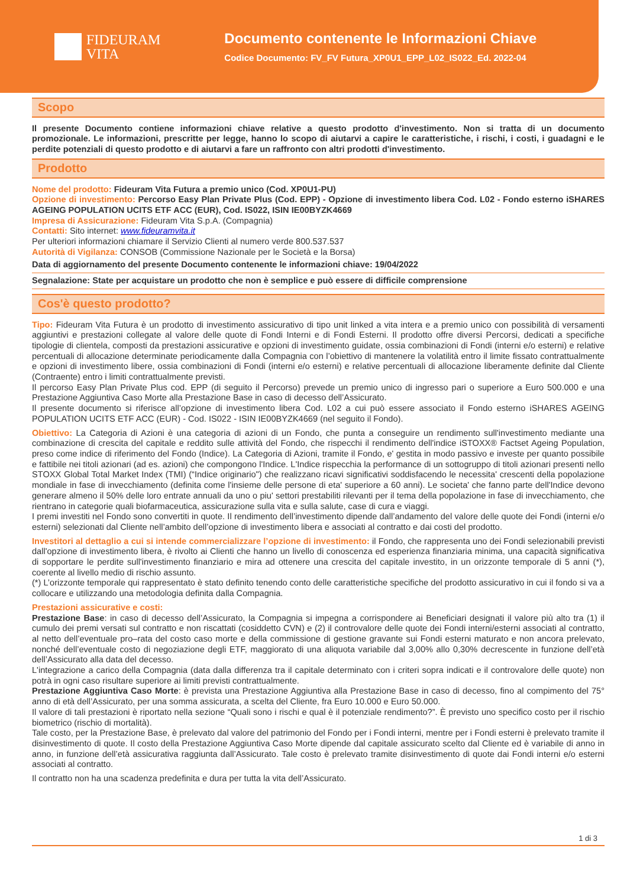FIDEURAM
VITA
Documento contenente le Informazioni Chiave
Codice Documento: FV_FV Futura_XP0U1_EPP_L02_IS022_Ed. 2022-04
Scopo
Il presente Documento contiene informazioni chiave relative a questo prodotto d'investimento. Non si tratta di un documento promozionale. Le informazioni, prescritte per legge, hanno lo scopo di aiutarvi a capire le caratteristiche, i rischi, i costi, i guadagni e le perdite potenziali di questo prodotto e di aiutarvi a fare un raffronto con altri prodotti d'investimento.
Prodotto
Nome del prodotto: Fideuram Vita Futura a premio unico (Cod. XP0U1-PU)
Opzione di investimento: Percorso Easy Plan Private Plus (Cod. EPP) - Opzione di investimento libera Cod. L02 - Fondo esterno iSHARES AGEING POPULATION UCITS ETF ACC (EUR), Cod. IS022, ISIN IE00BYZK4669
Impresa di Assicurazione: Fideuram Vita S.p.A. (Compagnia)
Contatti: Sito internet: www.fideuramvita.it
Per ulteriori informazioni chiamare il Servizio Clienti al numero verde 800.537.537
Autorità di Vigilanza: CONSOB (Commissione Nazionale per le Società e la Borsa)
Data di aggiornamento del presente Documento contenente le informazioni chiave: 19/04/2022
Segnalazione: State per acquistare un prodotto che non è semplice e può essere di difficile comprensione
Cos'è questo prodotto?
Tipo: Fideuram Vita Futura è un prodotto di investimento assicurativo di tipo unit linked a vita intera e a premio unico con possibilità di versamenti aggiuntivi e prestazioni collegate al valore delle quote di Fondi Interni e di Fondi Esterni. Il prodotto offre diversi Percorsi, dedicati a specifiche tipologie di clientela, composti da prestazioni assicurative e opzioni di investimento guidate, ossia combinazioni di Fondi (interni e/o esterni) e relative percentuali di allocazione determinate periodicamente dalla Compagnia con l’obiettivo di mantenere la volatilità entro il limite fissato contrattualmente e opzioni di investimento libere, ossia combinazioni di Fondi (interni e/o esterni) e relative percentuali di allocazione liberamente definite dal Cliente (Contraente) entro i limiti contrattualmente previsti.
Il percorso Easy Plan Private Plus cod. EPP (di seguito il Percorso) prevede un premio unico di ingresso pari o superiore a Euro 500.000 e una Prestazione Aggiuntiva Caso Morte alla Prestazione Base in caso di decesso dell’Assicurato.
Il presente documento si riferisce all’opzione di investimento libera Cod. L02 a cui può essere associato il Fondo esterno iSHARES AGEING POPULATION UCITS ETF ACC (EUR) - Cod. IS022 - ISIN IE00BYZK4669 (nel seguito il Fondo).
Obiettivo: La Categoria di Azioni è una categoria di azioni di un Fondo, che punta a conseguire un rendimento sull'investimento mediante una combinazione di crescita del capitale e reddito sulle attività del Fondo, che rispecchi il rendimento dell'indice iSTOXX® Factset Ageing Population, preso come indice di riferimento del Fondo (Indice). La Categoria di Azioni, tramite il Fondo, e' gestita in modo passivo e investe per quanto possibile e fattibile nei titoli azionari (ad es. azioni) che compongono l'Indice. L'Indice rispecchia la performance di un sottogruppo di titoli azionari presenti nello STOXX Global Total Market Index (TMI) (“Indice originario") che realizzano ricavi significativi soddisfacendo le necessita' crescenti della popolazione mondiale in fase di invecchiamento (definita come l'insieme delle persone di eta' superiore a 60 anni). Le societa' che fanno parte dell'Indice devono generare almeno il 50% delle loro entrate annuali da uno o piu' settori prestabiliti rilevanti per il tema della popolazione in fase di invecchiamento, che rientrano in categorie quali biofarmaceutica, assicurazione sulla vita e sulla salute, case di cura e viaggi.
I premi investiti nel Fondo sono convertiti in quote. Il rendimento dell’investimento dipende dall’andamento del valore delle quote dei Fondi (interni e/o esterni) selezionati dal Cliente nell’ambito dell’opzione di investimento libera e associati al contratto e dai costi del prodotto.
Investitori al dettaglio a cui si intende commercializzare l’opzione di investimento: il Fondo, che rappresenta uno dei Fondi selezionabili previsti dall'opzione di investimento libera, è rivolto ai Clienti che hanno un livello di conoscenza ed esperienza finanziaria minima, una capacità significativa di sopportare le perdite sull'investimento finanziario e mira ad ottenere una crescita del capitale investito, in un orizzonte temporale di 5 anni (*), coerente al livello medio di rischio assunto.
(*) L’orizzonte temporale qui rappresentato è stato definito tenendo conto delle caratteristiche specifiche del prodotto assicurativo in cui il fondo si va a collocare e utilizzando una metodologia definita dalla Compagnia.
Prestazioni assicurative e costi:
Prestazione Base: in caso di decesso dell’Assicurato, la Compagnia si impegna a corrispondere ai Beneficiari designati il valore più alto tra (1) il cumulo dei premi versati sul contratto e non riscattati (cosiddetto CVN) e (2) il controvalore delle quote dei Fondi interni/esterni associati al contratto, al netto dell’eventuale pro–rata del costo caso morte e della commissione di gestione gravante sui Fondi esterni maturato e non ancora prelevato, nonché dell’eventuale costo di negoziazione degli ETF, maggiorato di una aliquota variabile dal 3,00% allo 0,30% decrescente in funzione dell’età dell’Assicurato alla data del decesso.
L'integrazione a carico della Compagnia (data dalla differenza tra il capitale determinato con i criteri sopra indicati e il controvalore delle quote) non potrà in ogni caso risultare superiore ai limiti previsti contrattualmente.
Prestazione Aggiuntiva Caso Morte: è prevista una Prestazione Aggiuntiva alla Prestazione Base in caso di decesso, fino al compimento del 75° anno di età dell’Assicurato, per una somma assicurata, a scelta del Cliente, fra Euro 10.000 e Euro 50.000.
Il valore di tali prestazioni è riportato nella sezione “Quali sono i rischi e qual è il potenziale rendimento?”. È previsto uno specifico costo per il rischio biometrico (rischio di mortalità).
Tale costo, per la Prestazione Base, è prelevato dal valore del patrimonio del Fondo per i Fondi interni, mentre per i Fondi esterni è prelevato tramite il disinvestimento di quote. Il costo della Prestazione Aggiuntiva Caso Morte dipende dal capitale assicurato scelto dal Cliente ed è variabile di anno in anno, in funzione dell’età assicurativa raggiunta dall’Assicurato. Tale costo è prelevato tramite disinvestimento di quote dai Fondi interni e/o esterni associati al contratto.
Il contratto non ha una scadenza predefinita e dura per tutta la vita dell’Assicurato.
1 di 3